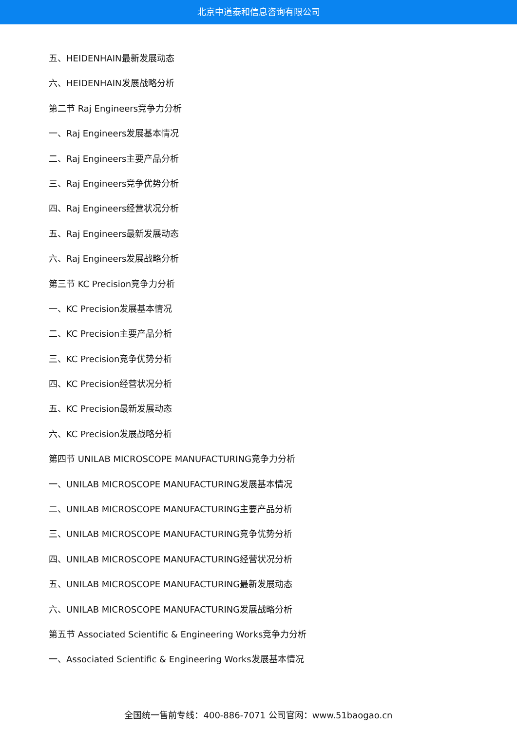北京中道泰和信息咨询有限公司
五、HEIDENHAIN最新发展动态
六、HEIDENHAIN发展战略分析
第二节 Raj Engineers竞争力分析
一、Raj Engineers发展基本情况
二、Raj Engineers主要产品分析
三、Raj Engineers竞争优势分析
四、Raj Engineers经营状况分析
五、Raj Engineers最新发展动态
六、Raj Engineers发展战略分析
第三节 KC Precision竞争力分析
一、KC Precision发展基本情况
二、KC Precision主要产品分析
三、KC Precision竞争优势分析
四、KC Precision经营状况分析
五、KC Precision最新发展动态
六、KC Precision发展战略分析
第四节 UNILAB MICROSCOPE MANUFACTURING竞争力分析
一、UNILAB MICROSCOPE MANUFACTURING发展基本情况
二、UNILAB MICROSCOPE MANUFACTURING主要产品分析
三、UNILAB MICROSCOPE MANUFACTURING竞争优势分析
四、UNILAB MICROSCOPE MANUFACTURING经营状况分析
五、UNILAB MICROSCOPE MANUFACTURING最新发展动态
六、UNILAB MICROSCOPE MANUFACTURING发展战略分析
第五节 Associated Scientific & Engineering Works竞争力分析
一、Associated Scientific & Engineering Works发展基本情况
全国统一售前专线：400-886-7071 公司官网：www.51baogao.cn